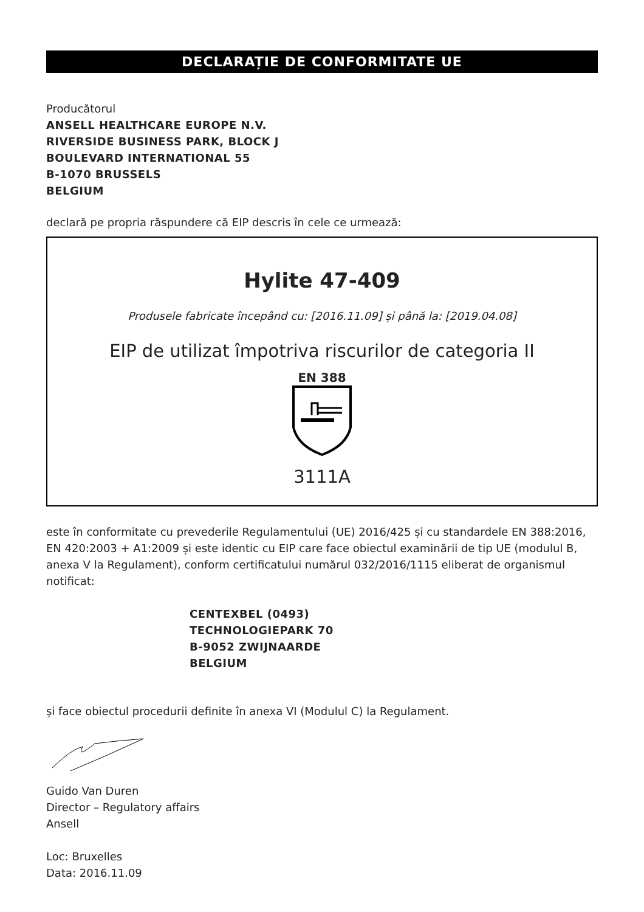DECLARAȚIE DE CONFORMITATE UE
Producătorul
ANSELL HEALTHCARE EUROPE N.V.
RIVERSIDE BUSINESS PARK, BLOCK J
BOULEVARD INTERNATIONAL 55
B-1070 BRUSSELS
BELGIUM
declară pe propria răspundere că EIP descris în cele ce urmează:
Hylite 47-409
Produsele fabricate începând cu: [2016.11.09] și până la: [2019.04.08]
EIP de utilizat împotriva riscurilor de categoria II
EN 388
3111A
este în conformitate cu prevederile Regulamentului (UE) 2016/425 și cu standardele EN 388:2016, EN 420:2003 + A1:2009 și este identic cu EIP care face obiectul examinării de tip UE (modulul B, anexa V la Regulament), conform certificatului numărul 032/2016/1115 eliberat de organismul notificat:
CENTEXBEL (0493)
TECHNOLOGIEPARK 70
B-9052 ZWIJNAARDE
BELGIUM
și face obiectul procedurii definite în anexa VI (Modulul C) la Regulament.
Guido Van Duren
Director – Regulatory affairs
Ansell
Loc: Bruxelles
Data: 2016.11.09